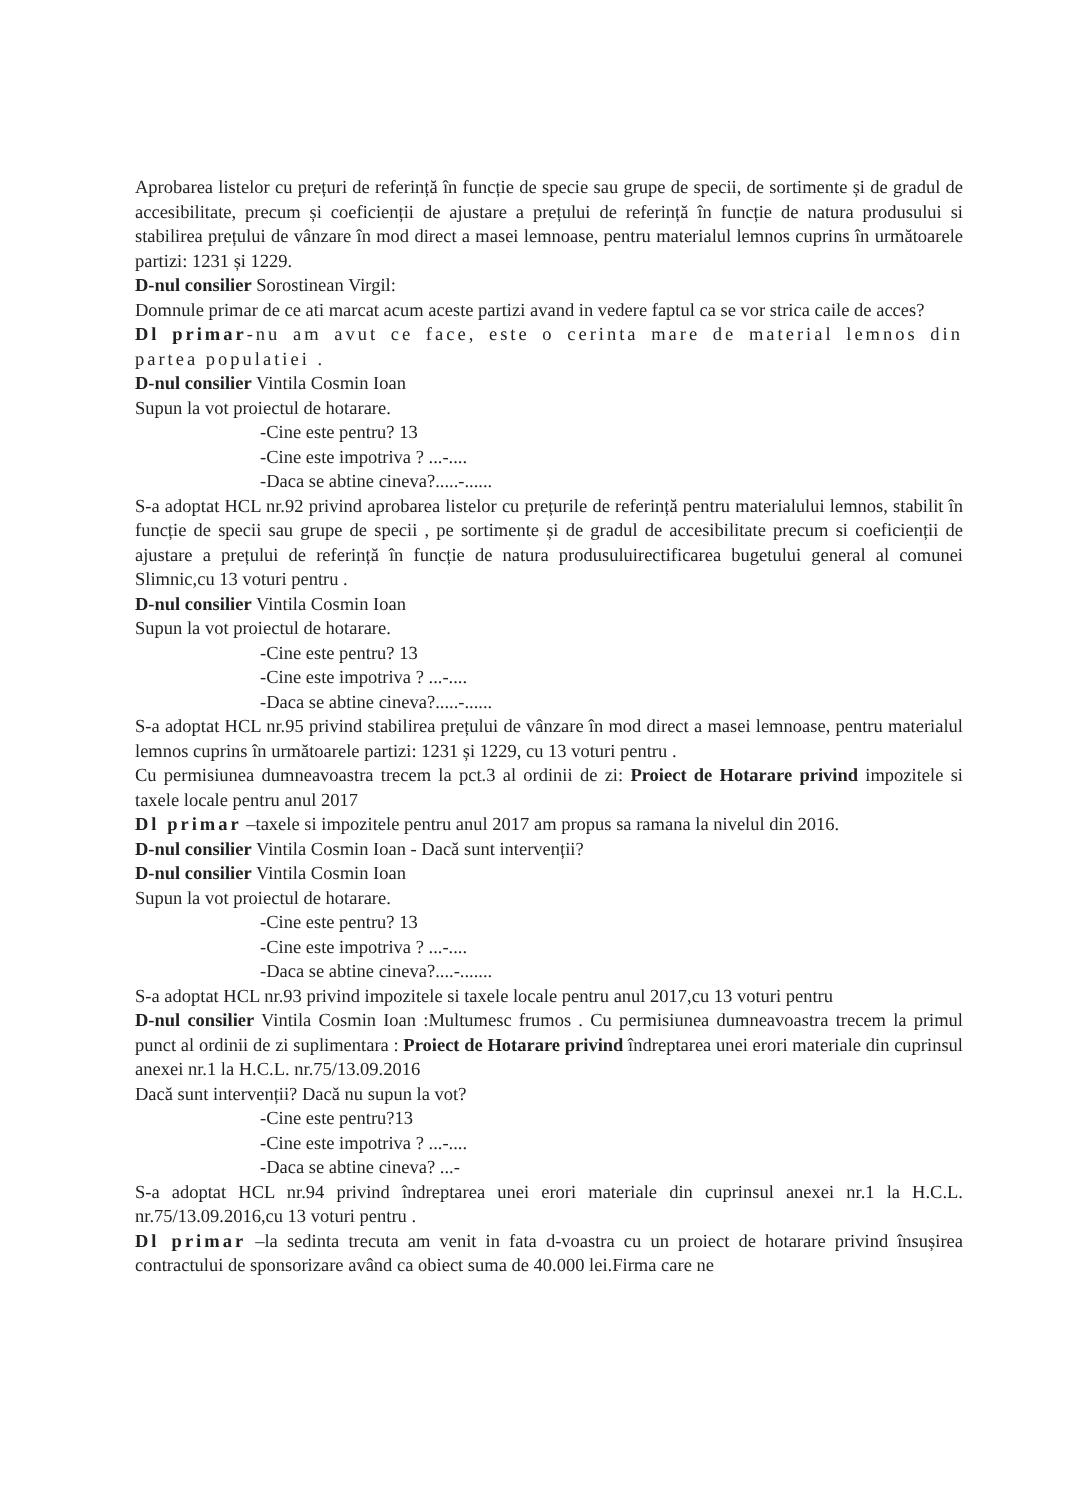Aprobarea listelor cu prețuri de referință în funcție de specie sau grupe de specii, de sortimente și de gradul de accesibilitate, precum și coeficienții de ajustare a prețului de referință în funcție de natura produsului si stabilirea prețului de vânzare în mod direct a masei lemnoase, pentru materialul lemnos cuprins în următoarele partizi: 1231 și 1229.
D-nul consilier Sorostinean Virgil:
Domnule primar de ce ati marcat acum aceste partizi avand in vedere faptul ca se vor strica caile de acces?
Dl primar-nu am avut ce face, este o cerinta mare de material lemnos din partea populatiei .
D-nul consilier Vintila Cosmin Ioan
Supun la vot proiectul de hotarare.
-Cine este pentru? 13
-Cine este impotriva ? ...-....
-Daca se abtine cineva?.....-......
S-a adoptat HCL nr.92 privind aprobarea listelor cu prețurile de referință pentru materialului lemnos, stabilit în funcție de specii sau grupe de specii , pe sortimente și de gradul de accesibilitate precum si coeficienții de ajustare a prețului de referință în funcție de natura produsuluirectificarea bugetului general al comunei Slimnic,cu 13 voturi pentru .
D-nul consilier Vintila Cosmin Ioan
Supun la vot proiectul de hotarare.
-Cine este pentru? 13
-Cine este impotriva ? ...-....
-Daca se abtine cineva?.....-......
S-a adoptat HCL nr.95 privind stabilirea prețului de vânzare în mod direct a masei lemnoase, pentru materialul lemnos cuprins în următoarele partizi: 1231 și 1229, cu 13 voturi pentru .
Cu permisiunea dumneavoastra trecem la pct.3 al ordinii de zi: Proiect de Hotarare privind impozitele si taxele locale pentru anul 2017
Dl primar –taxele si impozitele pentru anul 2017 am propus sa ramana la nivelul din 2016.
D-nul consilier Vintila Cosmin Ioan - Dacă sunt intervenții?
D-nul consilier Vintila Cosmin Ioan
Supun la vot proiectul de hotarare.
-Cine este pentru? 13
-Cine este impotriva ? ...-....
-Daca se abtine cineva?....-.......
S-a adoptat HCL nr.93 privind impozitele si taxele locale pentru anul 2017,cu 13 voturi pentru
D-nul consilier Vintila Cosmin Ioan :Multumesc frumos . Cu permisiunea dumneavoastra trecem la primul punct al ordinii de zi suplimentara : Proiect de Hotarare privind îndreptarea unei erori materiale din cuprinsul anexei nr.1 la H.C.L. nr.75/13.09.2016
Dacă sunt intervenții? Dacă nu supun la vot?
-Cine este pentru?13
-Cine este impotriva ? ...-....
-Daca se abtine cineva? ...-
S-a adoptat HCL nr.94 privind îndreptarea unei erori materiale din cuprinsul anexei nr.1 la H.C.L. nr.75/13.09.2016,cu 13 voturi pentru .
Dl primar –la sedinta trecuta am venit in fata d-voastra cu un proiect de hotarare privind însușirea contractului de sponsorizare având ca obiect suma de 40.000 lei.Firma care ne